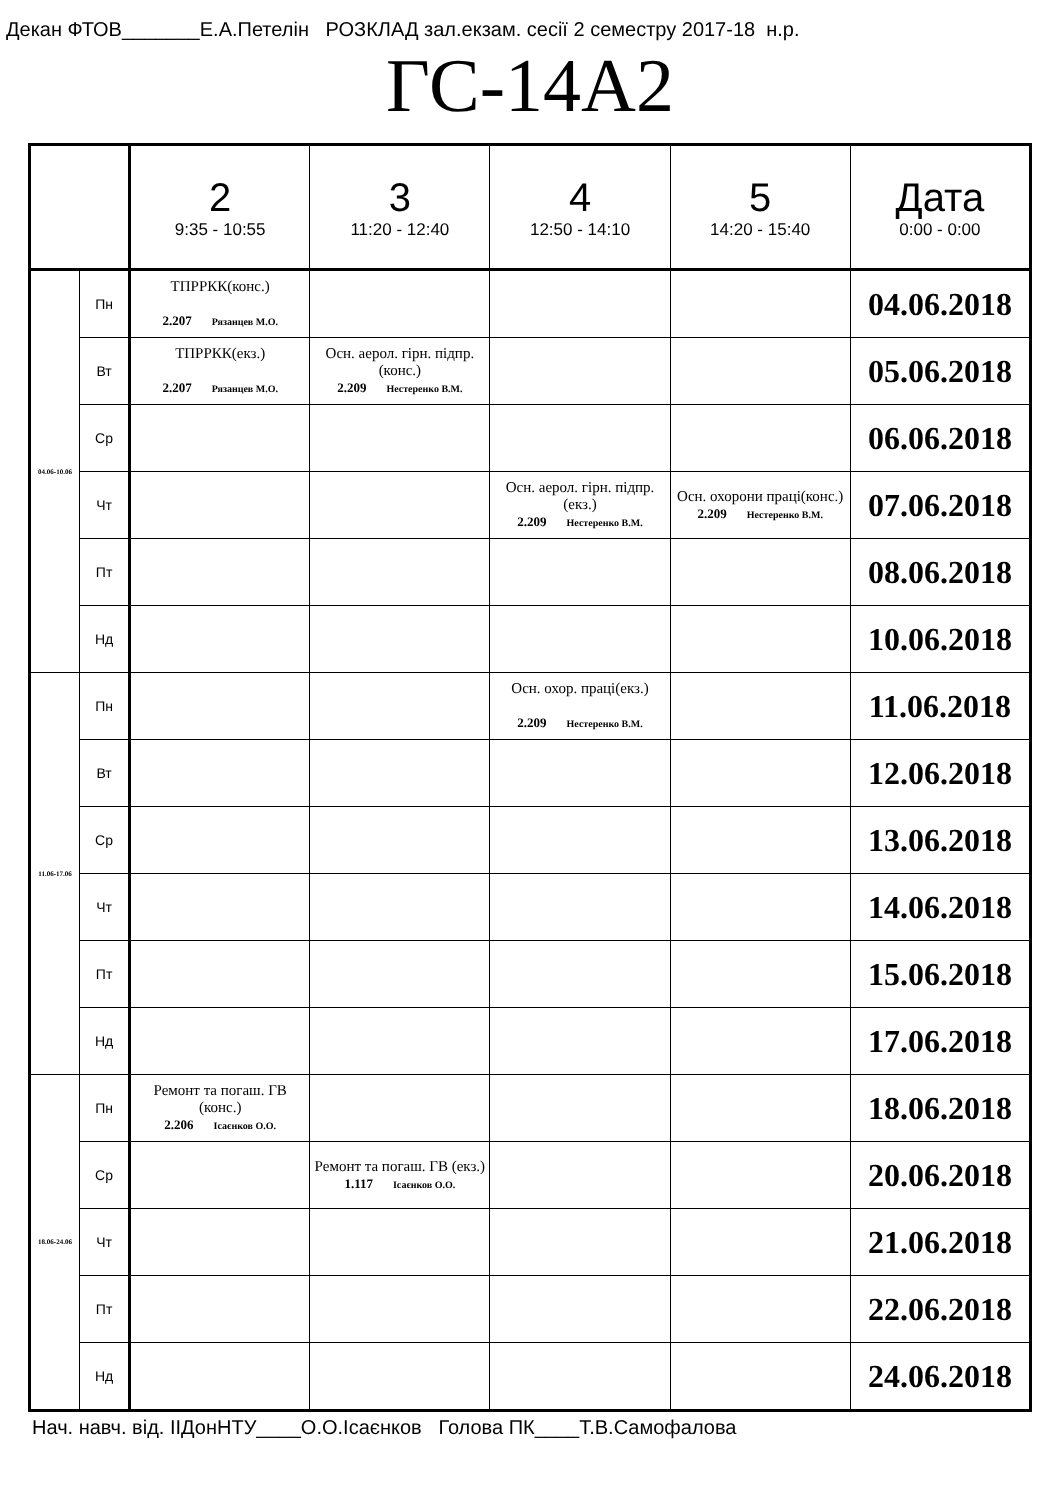Декан ФТОВ_______Е.А.Петелін РОЗКЛАД зал.екзам. сесії 2 семестру 2017-18 н.р.
ГС-14А2
| | | 2 9:35 - 10:55 | 3 11:20 - 12:40 | 4 12:50 - 14:10 | 5 14:20 - 15:40 | Дата 0:00 - 0:00 |
| --- | --- | --- | --- | --- | --- | --- |
| 04.06-10.06 | Пн | ТПРРКК(конс.) 2.207 Рязанцев М.О. | | | | 04.06.2018 |
| | Вт | ТПРРКК(екз.) 2.207 Рязанцев М.О. | Осн. аерол. гірн. підпр.(конс.) 2.209 Нестеренко В.М. | | | 05.06.2018 |
| | Ср | | | | | 06.06.2018 |
| | Чт | | | Осн. аерол. гірн. підпр.(екз.) 2.209 Нестеренко В.М. | Осн. охорони праці(конс.) 2.209 Нестеренко В.М. | 07.06.2018 |
| | Пт | | | | | 08.06.2018 |
| | Нд | | | | | 10.06.2018 |
| 11.06-17.06 | Пн | | | Осн. охор. праці(екз.) 2.209 Нестеренко В.М. | | 11.06.2018 |
| | Вт | | | | | 12.06.2018 |
| | Ср | | | | | 13.06.2018 |
| | Чт | | | | | 14.06.2018 |
| | Пт | | | | | 15.06.2018 |
| | Нд | | | | | 17.06.2018 |
| 18.06-24.06 | Пн | Ремонт та погаш. ГВ (конс.) 2.206 Ісаєнков О.О. | | | | 18.06.2018 |
| | Ср | | Ремонт та погаш. ГВ (екз.) 1.117 Ісаєнков О.О. | | | 20.06.2018 |
| | Чт | | | | | 21.06.2018 |
| | Пт | | | | | 22.06.2018 |
| | Нд | | | | | 24.06.2018 |
Нач. навч. від. ІІДонНТУ____О.О.Ісаєнков Голова ПК____Т.В.Самофалова